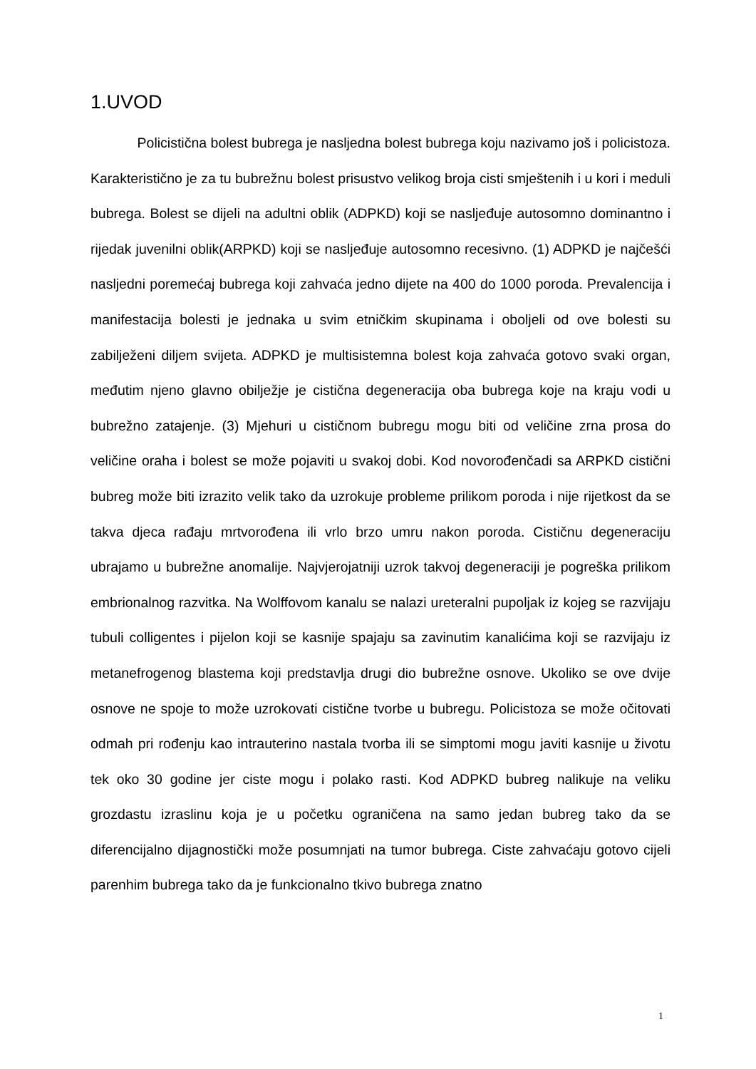1.UVOD
Policistična bolest bubrega je nasljedna bolest bubrega koju nazivamo još i policistoza. Karakteristično je za tu bubrežnu bolest prisustvo velikog broja cisti smještenih i u kori i meduli bubrega. Bolest se dijeli na adultni oblik (ADPKD) koji se nasljeđuje autosomno dominantno i rijedak juvenilni oblik(ARPKD) koji se nasljeđuje autosomno recesivno. (1) ADPKD je najčešći nasljedni poremećaj bubrega koji zahvaća jedno dijete na 400 do 1000 poroda. Prevalencija i manifestacija bolesti je jednaka u svim etničkim skupinama i oboljeli od ove bolesti su zabilježeni diljem svijeta. ADPKD je multisistemna bolest koja zahvaća gotovo svaki organ, međutim njeno glavno obilježje je cistična degeneracija oba bubrega koje na kraju vodi u bubrežno zatajenje. (3) Mjehuri u cističnom bubregu mogu biti od veličine zrna prosa do veličine oraha i bolest se može pojaviti u svakoj dobi. Kod novorođenčadi sa ARPKD cistični bubreg može biti izrazito velik tako da uzrokuje probleme prilikom poroda i nije rijetkost da se takva djeca rađaju mrtvorođena ili vrlo brzo umru nakon poroda. Cističnu degeneraciju ubrajamo u bubrežne anomalije. Najvjerojatniji uzrok takvoj degeneraciji je pogreška prilikom embrionalnog razvitka. Na Wolffovom kanalu se nalazi ureteralni pupoljak iz kojeg se razvijaju tubuli colligentes i pijelon koji se kasnije spajaju sa zavinutim kanalićima koji se razvijaju iz metanefrogenog blastema koji predstavlja drugi dio bubrežne osnove. Ukoliko se ove dvije osnove ne spoje to može uzrokovati cistične tvorbe u bubregu. Policistoza se može očitovati odmah pri rođenju kao intrauterino nastala tvorba ili se simptomi mogu javiti kasnije u životu tek oko 30 godine jer ciste mogu i polako rasti. Kod ADPKD bubreg nalikuje na veliku grozdastu izraslinu koja je u početku ograničena na samo jedan bubreg tako da se diferencijalno dijagnostički može posumnjati na tumor bubrega. Ciste zahvaćaju gotovo cijeli parenhim bubrega tako da je funkcionalno tkivo bubrega znatno
1